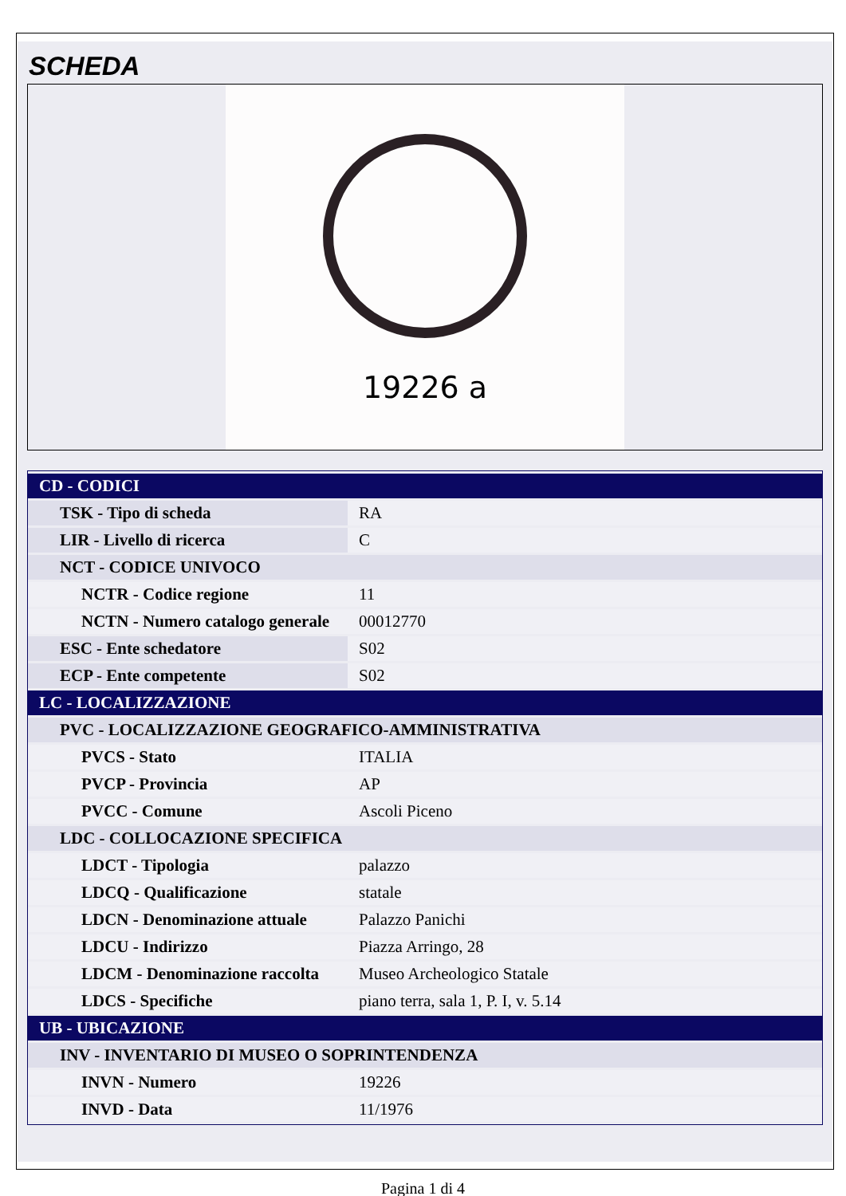SCHEDA
19226 a
| CD - CODICI | |
| TSK - Tipo di scheda | RA |
| LIR - Livello di ricerca | C |
| NCT - CODICE UNIVOCO | |
| NCTR - Codice regione | 11 |
| NCTN - Numero catalogo generale | 00012770 |
| ESC - Ente schedatore | S02 |
| ECP - Ente competente | S02 |
| LC - LOCALIZZAZIONE | |
| PVC - LOCALIZZAZIONE GEOGRAFICO-AMMINISTRATIVA | |
| PVCS - Stato | ITALIA |
| PVCP - Provincia | AP |
| PVCC - Comune | Ascoli Piceno |
| LDC - COLLOCAZIONE SPECIFICA | |
| LDCT - Tipologia | palazzo |
| LDCQ - Qualificazione | statale |
| LDCN - Denominazione attuale | Palazzo Panichi |
| LDCU - Indirizzo | Piazza Arringo, 28 |
| LDCM - Denominazione raccolta | Museo Archeologico Statale |
| LDCS - Specifiche | piano terra, sala 1, P. I, v. 5.14 |
| UB - UBICAZIONE | |
| INV - INVENTARIO DI MUSEO O SOPRINTENDENZA | |
| INVN - Numero | 19226 |
| INVD - Data | 11/1976 |
Pagina 1 di 4